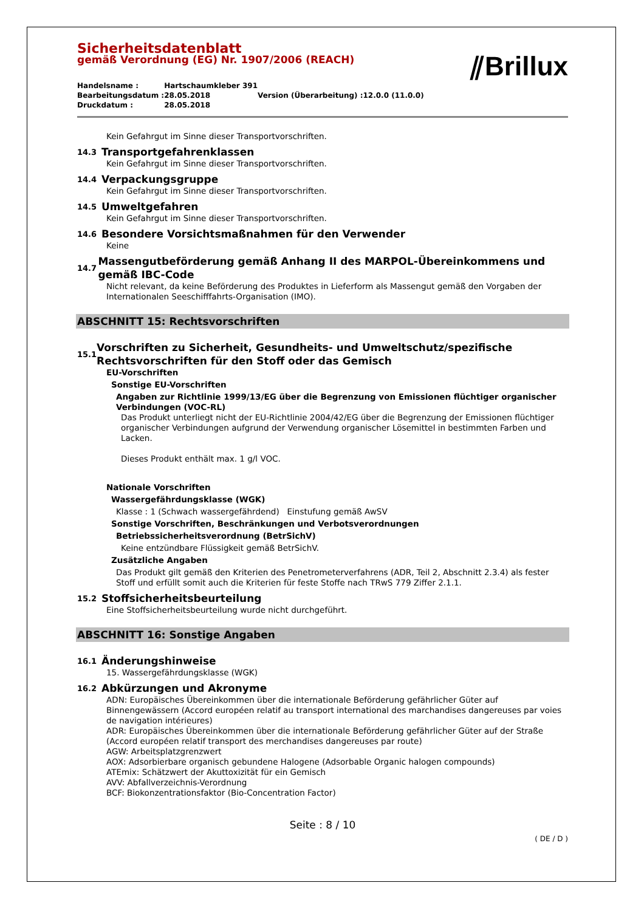⫽Brillux
Sicherheitsdatenblatt
gemäß Verordnung (EG) Nr. 1907/2006 (REACH)
| Handelsname : | Hartschaumkleber 391 | | |
| Bearbeitungsdatum : | 28.05.2018 | Version (Überarbeitung) : | 12.0.0 (11.0.0) |
| Druckdatum : | 28.05.2018 | | |
Kein Gefahrgut im Sinne dieser Transportvorschriften.
14.3 Transportgefahrenklassen
Kein Gefahrgut im Sinne dieser Transportvorschriften.
14.4 Verpackungsgruppe
Kein Gefahrgut im Sinne dieser Transportvorschriften.
14.5 Umweltgefahren
Kein Gefahrgut im Sinne dieser Transportvorschriften.
14.6 Besondere Vorsichtsmaßnahmen für den Verwender
Keine
14.7 Massengutbeförderung gemäß Anhang II des MARPOL-Übereinkommens und gemäß IBC-Code
Nicht relevant, da keine Beförderung des Produktes in Lieferform als Massengut gemäß den Vorgaben der Internationalen Seeschifffahrts-Organisation (IMO).
ABSCHNITT 15: Rechtsvorschriften
15.1 Vorschriften zu Sicherheit, Gesundheits- und Umweltschutz/spezifische Rechtsvorschriften für den Stoff oder das Gemisch
EU-Vorschriften
Sonstige EU-Vorschriften
Angaben zur Richtlinie 1999/13/EG über die Begrenzung von Emissionen flüchtiger organischer Verbindungen (VOC-RL)
Das Produkt unterliegt nicht der EU-Richtlinie 2004/42/EG über die Begrenzung der Emissionen flüchtiger organischer Verbindungen aufgrund der Verwendung organischer Lösemittel in bestimmten Farben und Lacken.
Dieses Produkt enthält max. 1 g/l VOC.
Nationale Vorschriften
Wassergefährdungsklasse (WGK)
Klasse : 1 (Schwach wassergefährdend) Einstufung gemäß AwSV
Sonstige Vorschriften, Beschränkungen und Verbotsverordnungen
Betriebssicherheitsverordnung (BetrSichV)
Keine entzündbare Flüssigkeit gemäß BetrSichV.
Zusätzliche Angaben
Das Produkt gilt gemäß den Kriterien des Penetrometerverfahrens (ADR, Teil 2, Abschnitt 2.3.4) als fester Stoff und erfüllt somit auch die Kriterien für feste Stoffe nach TRwS 779 Ziffer 2.1.1.
15.2 Stoffsicherheitsbeurteilung
Eine Stoffsicherheitsbeurteilung wurde nicht durchgeführt.
ABSCHNITT 16: Sonstige Angaben
16.1 Änderungshinweise
15. Wassergefährdungsklasse (WGK)
16.2 Abkürzungen und Akronyme
ADN: Europäisches Übereinkommen über die internationale Beförderung gefährlicher Güter auf Binnengewässern (Accord européen relatif au transport international des marchandises dangereuses par voies de navigation intérieures)
ADR: Europäisches Übereinkommen über die internationale Beförderung gefährlicher Güter auf der Straße (Accord européen relatif transport des merchandises dangereuses par route)
AGW: Arbeitsplatzgrenzwert
AOX: Adsorbierbare organisch gebundene Halogene (Adsorbable Organic halogen compounds)
ATEmix: Schätzwert der Akuttoxizität für ein Gemisch
AVV: Abfallverzeichnis-Verordnung
BCF: Biokonzentrationsfaktor (Bio-Concentration Factor)
Seite : 8 / 10
( DE / D )